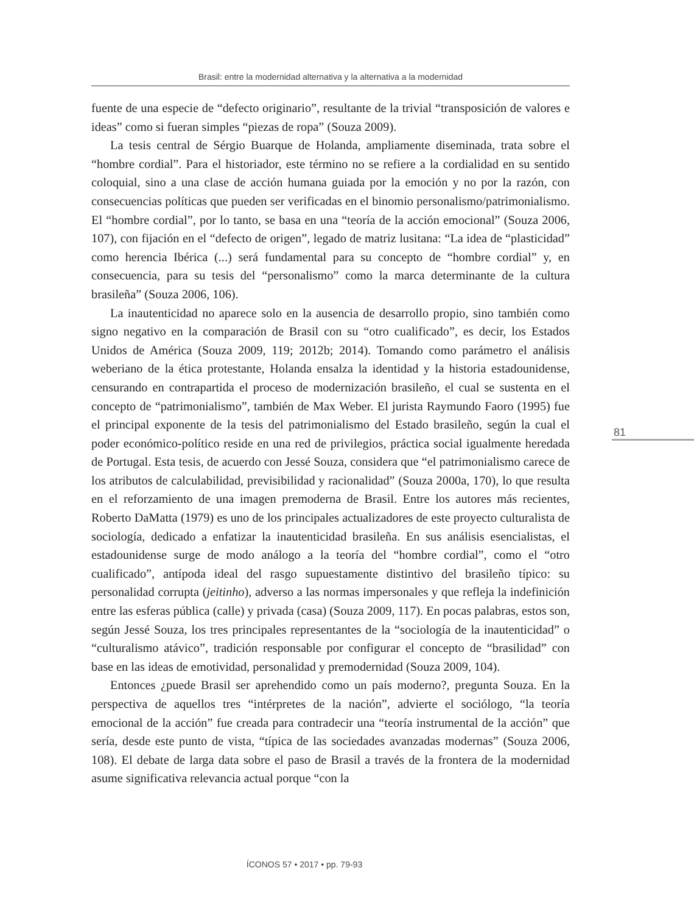Brasil: entre la modernidad alternativa y la alternativa a la modernidad
fuente de una especie de “defecto originario”, resultante de la trivial “transposición de valores e ideas” como si fueran simples “piezas de ropa” (Souza 2009).
La tesis central de Sérgio Buarque de Holanda, ampliamente diseminada, trata sobre el “hombre cordial”. Para el historiador, este término no se refiere a la cordialidad en su sentido coloquial, sino a una clase de acción humana guiada por la emoción y no por la razón, con consecuencias políticas que pueden ser verificadas en el binomio personalismo/patrimonialismo. El “hombre cordial”, por lo tanto, se basa en una “teoría de la acción emocional” (Souza 2006, 107), con fijación en el “defecto de origen”, legado de matriz lusitana: “La idea de “plasticidad” como herencia Ibérica (...) será fundamental para su concepto de “hombre cordial” y, en consecuencia, para su tesis del “personalismo” como la marca determinante de la cultura brasileña” (Souza 2006, 106).
La inautenticidad no aparece solo en la ausencia de desarrollo propio, sino también como signo negativo en la comparación de Brasil con su “otro cualificado”, es decir, los Estados Unidos de América (Souza 2009, 119; 2012b; 2014). Tomando como parámetro el análisis weberiano de la ética protestante, Holanda ensalza la identidad y la historia estadounidense, censurando en contrapartida el proceso de modernización brasileño, el cual se sustenta en el concepto de “patrimonialismo”, también de Max Weber. El jurista Raymundo Faoro (1995) fue el principal exponente de la tesis del patrimonialismo del Estado brasileño, según la cual el poder económico-político reside en una red de privilegios, práctica social igualmente heredada de Portugal. Esta tesis, de acuerdo con Jessé Souza, considera que “el patrimonialismo carece de los atributos de calculabilidad, previsibilidad y racionalidad” (Souza 2000a, 170), lo que resulta en el reforzamiento de una imagen premoderna de Brasil. Entre los autores más recientes, Roberto DaMatta (1979) es uno de los principales actualizadores de este proyecto culturalista de sociología, dedicado a enfatizar la inautenticidad brasileña. En sus análisis esencialistas, el estadounidense surge de modo análogo a la teoría del “hombre cordial”, como el “otro cualificado”, antípoda ideal del rasgo supuestamente distintivo del brasileño típico: su personalidad corrupta (jeitinho), adverso a las normas impersonales y que refleja la indefinición entre las esferas pública (calle) y privada (casa) (Souza 2009, 117). En pocas palabras, estos son, según Jessé Souza, los tres principales representantes de la “sociología de la inautenticidad” o “culturalismo atávico”, tradición responsable por configurar el concepto de “brasilidad” con base en las ideas de emotividad, personalidad y premodernidad (Souza 2009, 104).
Entonces ¿puede Brasil ser aprehendido como un país moderno?, pregunta Souza. En la perspectiva de aquellos tres “intérpretes de la nación”, advierte el sociólogo, “la teoría emocional de la acción” fue creada para contradecir una “teoría instrumental de la acción” que sería, desde este punto de vista, “típica de las sociedades avanzadas modernas” (Souza 2006, 108). El debate de larga data sobre el paso de Brasil a través de la frontera de la modernidad asume significativa relevancia actual porque “con la
81
ÍCONOS 57 • 2017 • pp. 79-93